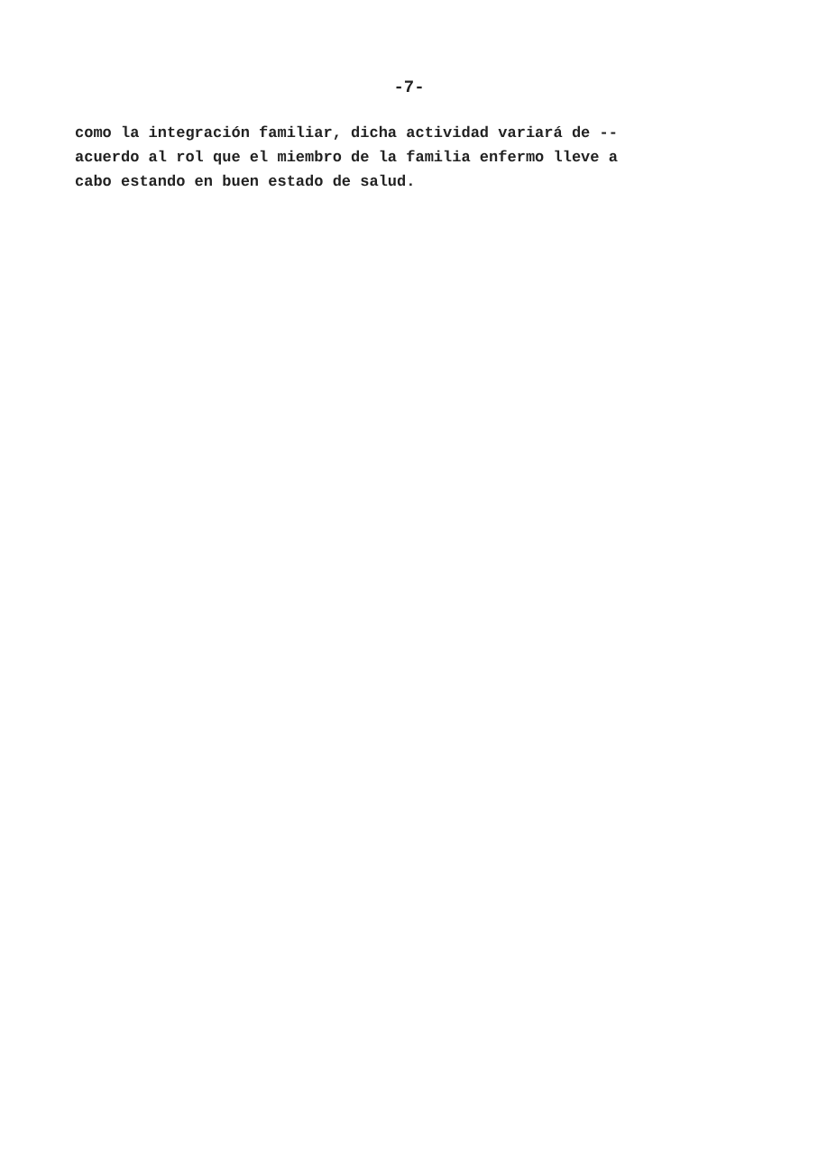-7-
como la integración familiar, dicha actividad variará de -- acuerdo al rol que el miembro de la familia enfermo lleve a cabo estando en buen estado de salud.